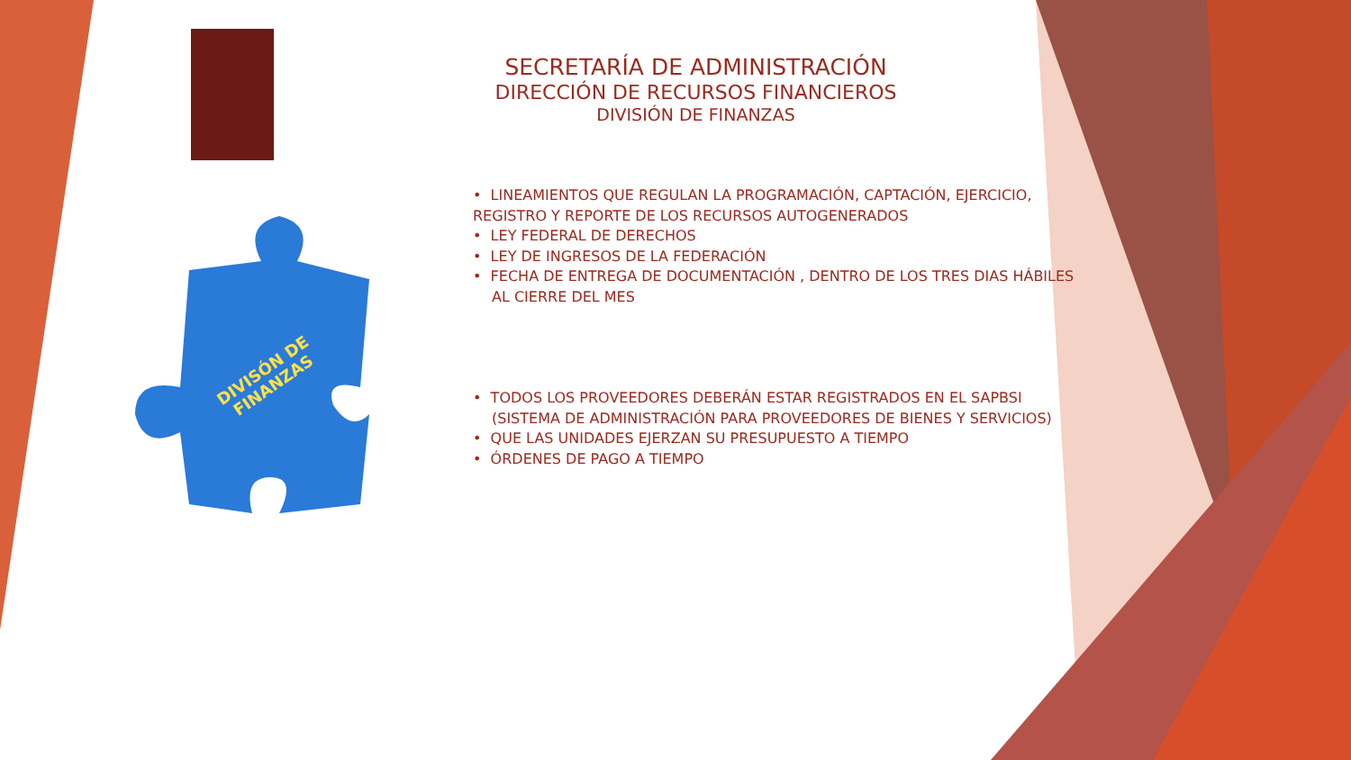DIVISÓN DE
FINANZAS
SECRETARÍA DE ADMINISTRACIÓN
DIRECCIÓN DE RECURSOS FINANCIEROS
DIVISIÓN DE FINANZAS
• LINEAMIENTOS QUE REGULAN LA PROGRAMACIÓN, CAPTACIÓN, EJERCICIO, REGISTRO Y REPORTE DE LOS RECURSOS AUTOGENERADOS
• LEY FEDERAL DE DERECHOS
• LEY DE INGRESOS DE LA FEDERACIÓN
• FECHA DE ENTREGA DE DOCUMENTACIÓN , DENTRO DE LOS TRES DIAS HÁBILES AL CIERRE DEL MES
• TODOS LOS PROVEEDORES DEBERÁN ESTAR REGISTRADOS EN EL SAPBSI (SISTEMA DE ADMINISTRACIÓN PARA PROVEEDORES DE BIENES Y SERVICIOS)
• QUE LAS UNIDADES EJERZAN SU PRESUPUESTO A TIEMPO
• ÓRDENES DE PAGO A TIEMPO